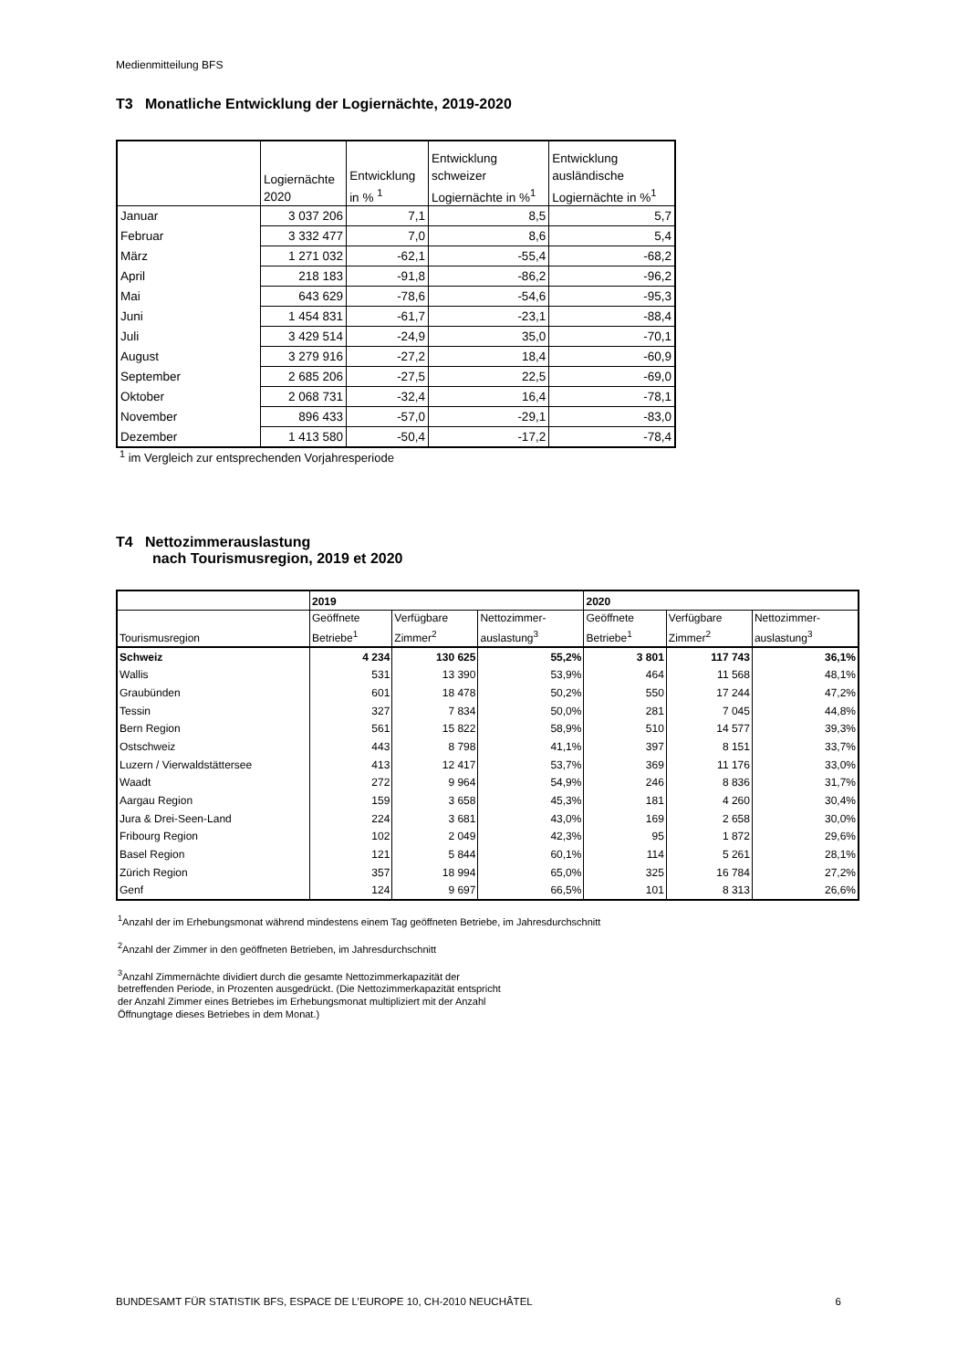Medienmitteilung BFS
T3 Monatliche Entwicklung der Logiernächte, 2019-2020
| | Logiernächte 2020 | Entwicklung in % <sup>1</sup> | Entwicklung schweizer Logiernächte in %<sup>1</sup> | Entwicklung ausländische Logiernächte in %<sup>1</sup> |
| --- | --- | --- | --- | --- |
| Januar | 3 037 206 | 7,1 | 8,5 | 5,7 |
| Februar | 3 332 477 | 7,0 | 8,6 | 5,4 |
| März | 1 271 032 | -62,1 | -55,4 | -68,2 |
| April | 218 183 | -91,8 | -86,2 | -96,2 |
| Mai | 643 629 | -78,6 | -54,6 | -95,3 |
| Juni | 1 454 831 | -61,7 | -23,1 | -88,4 |
| Juli | 3 429 514 | -24,9 | 35,0 | -70,1 |
| August | 3 279 916 | -27,2 | 18,4 | -60,9 |
| September | 2 685 206 | -27,5 | 22,5 | -69,0 |
| Oktober | 2 068 731 | -32,4 | 16,4 | -78,1 |
| November | 896 433 | -57,0 | -29,1 | -83,0 |
| Dezember | 1 413 580 | -50,4 | -17,2 | -78,4 |
<sup>1</sup> im Vergleich zur entsprechenden Vorjahresperiode
T4 Nettozimmerauslastung
nach Tourismusregion, 2019 et 2020
| | 2019 | | | 2020 | | |
| --- | --- | --- | --- | --- | --- | --- |
| Tourismusregion | Geöffnete Betriebe<sup>1</sup> | Verfügbare Zimmer<sup>2</sup> | Nettozimmer-auslastung<sup>3</sup> | Geöffnete Betriebe<sup>1</sup> | Verfügbare Zimmer<sup>2</sup> | Nettozimmer-auslastung<sup>3</sup> |
| Schweiz | 4 234 | 130 625 | 55,2% | 3 801 | 117 743 | 36,1% |
| Wallis | 531 | 13 390 | 53,9% | 464 | 11 568 | 48,1% |
| Graubünden | 601 | 18 478 | 50,2% | 550 | 17 244 | 47,2% |
| Tessin | 327 | 7 834 | 50,0% | 281 | 7 045 | 44,8% |
| Bern Region | 561 | 15 822 | 58,9% | 510 | 14 577 | 39,3% |
| Ostschweiz | 443 | 8 798 | 41,1% | 397 | 8 151 | 33,7% |
| Luzern / Vierwaldstättersee | 413 | 12 417 | 53,7% | 369 | 11 176 | 33,0% |
| Waadt | 272 | 9 964 | 54,9% | 246 | 8 836 | 31,7% |
| Aargau Region | 159 | 3 658 | 45,3% | 181 | 4 260 | 30,4% |
| Jura & Drei-Seen-Land | 224 | 3 681 | 43,0% | 169 | 2 658 | 30,0% |
| Fribourg Region | 102 | 2 049 | 42,3% | 95 | 1 872 | 29,6% |
| Basel Region | 121 | 5 844 | 60,1% | 114 | 5 261 | 28,1% |
| Zürich Region | 357 | 18 994 | 65,0% | 325 | 16 784 | 27,2% |
| Genf | 124 | 9 697 | 66,5% | 101 | 8 313 | 26,6% |
<sup>1</sup> Anzahl der im Erhebungsmonat während mindestens einem Tag geöffneten Betriebe, im Jahresdurchschnitt
<sup>2</sup> Anzahl der Zimmer in den geöffneten Betrieben, im Jahresdurchschnitt
<sup>3</sup> Anzahl Zimmernächte dividiert durch die gesamte Nettozimmerkapazität der
betreffenden Periode, in Prozenten ausgedrückt. (Die Nettozimmerkapazität entspricht
der Anzahl Zimmer eines Betriebes im Erhebungsmonat multipliziert mit der Anzahl
Öffnungtage dieses Betriebes in dem Monat.)
BUNDESAMT FÜR STATISTIK BFS, ESPACE DE L’EUROPE 10, CH-2010 NEUCHÂTEL 6